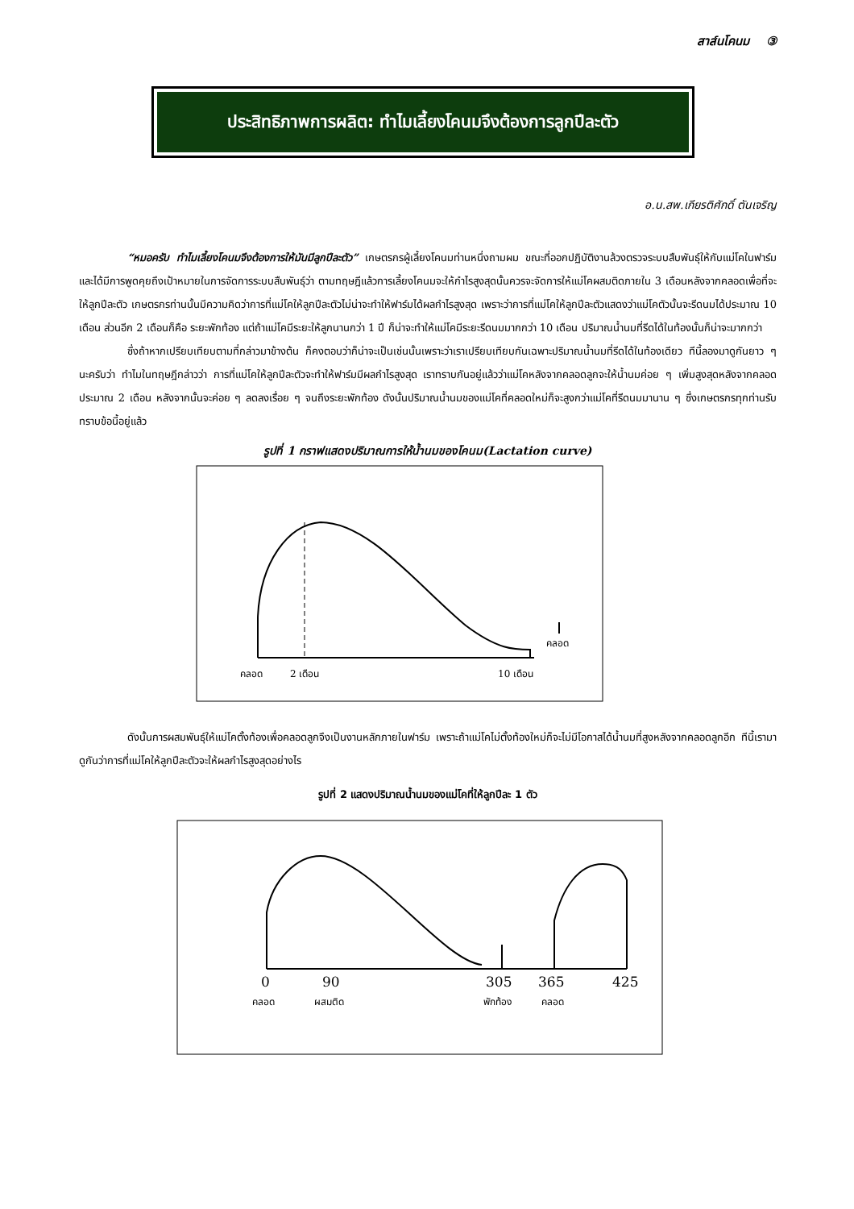สาส์นโคนม ③
ประสิทธิภาพการผลิต: ทำไมเลี้ยงโคนมจึงต้องการลูกปีละตัว
อ.น.สพ.เกียรติศักดิ์ ตันเจริญ
“หมอครับ ทำไมเลี้ยงโคนมจึงต้องการให้มันมีลูกปีละตัว” เกษตรกรผู้เลี้ยงโคนมท่านหนึ่งถามผม ขณะที่ออกปฏิบัติงานล้วงตรวจระบบสืบพันธุ์ให้กับแม่โคในฟาร์ม และได้มีการพูดคุยถึงเป้าหมายในการจัดการระบบสืบพันธุ์ว่า ตามทฤษฎีแล้วการเลี้ยงโคนมจะให้กำไรสูงสุดนั้นควรจะจัดการให้แม่โคผสมติดภายใน 3 เดือนหลังจากคลอดเพื่อที่จะให้ลูกปีละตัว เกษตรกรท่านนั้นมีความคิดว่าการที่แม่โคให้ลูกปีละตัวไม่น่าจะทำให้ฟาร์มได้ผลกำไรสูงสุด เพราะว่าการที่แม่โคให้ลูกปีละตัวแสดงว่าแม่โคตัวนั้นจะรีดนมได้ประมาณ 10 เดือน ส่วนอีก 2 เดือนก็คือ ระยะพักท้อง แต่ถ้าแม่โคมีระยะให้ลูกนานกว่า 1 ปี ก็น่าจะทำให้แม่โคมีระยะรีดนมมากกว่า 10 เดือน ปริมาณน้ำนมที่รีดได้ในท้องนั้นก็น่าจะมากกว่า
ซึ่งถ้าหากเปรียบเทียบตามที่กล่าวมาข้างต้น ก็คงตอบว่าก็น่าจะเป็นเช่นนั้นเพราะว่าเราเปรียบเทียบกันเฉพาะปริมาณน้ำนมที่รีดได้ในท้องเดียว ทีนี้ลองมาดูกันยาว ๆ นะครับว่า ทำไมในทฤษฎีกล่าวว่า การที่แม่โคให้ลูกปีละตัวจะทำให้ฟาร์มมีผลกำไรสูงสุด เราทราบกันอยู่แล้วว่าแม่โคหลังจากคลอดลูกจะให้น้ำนมค่อย ๆ เพิ่มสูงสุดหลังจากคลอดประมาณ 2 เดือน หลังจากนั้นจะค่อย ๆ ลดลงเรื่อย ๆ จนถึงระยะพักท้อง ดังนั้นปริมาณน้ำนมของแม่โคที่คลอดใหม่ก็จะสูงกว่าแม่โคที่รีดนมมานาน ๆ ซึ่งเกษตรกรทุกท่านรับทราบข้อนี้อยู่แล้ว
รูปที่ 1 กราฟแสดงปริมาณการให้น้ำนมของโคนม(Lactation curve)
คลอด
คลอด
2 เดือน
10 เดือน
ดังนั้นการผสมพันธุ์ให้แม่โคตั้งท้องเพื่อคลอดลูกจึงเป็นงานหลักภายในฟาร์ม เพราะถ้าแม่โคไม่ตั้งท้องใหม่ก็จะไม่มีโอกาสได้น้ำนมที่สูงหลังจากคลอดลูกอีก ทีนี้เรามาดูกันว่าการที่แม่โคให้ลูกปีละตัวจะให้ผลกำไรสูงสุดอย่างไร
รูปที่ 2 แสดงปริมาณน้ำนมของแม่โคที่ให้ลูกปีละ 1 ตัว
0
90
305
365
425
คลอด
ผสมติด
พักท้อง
คลอด